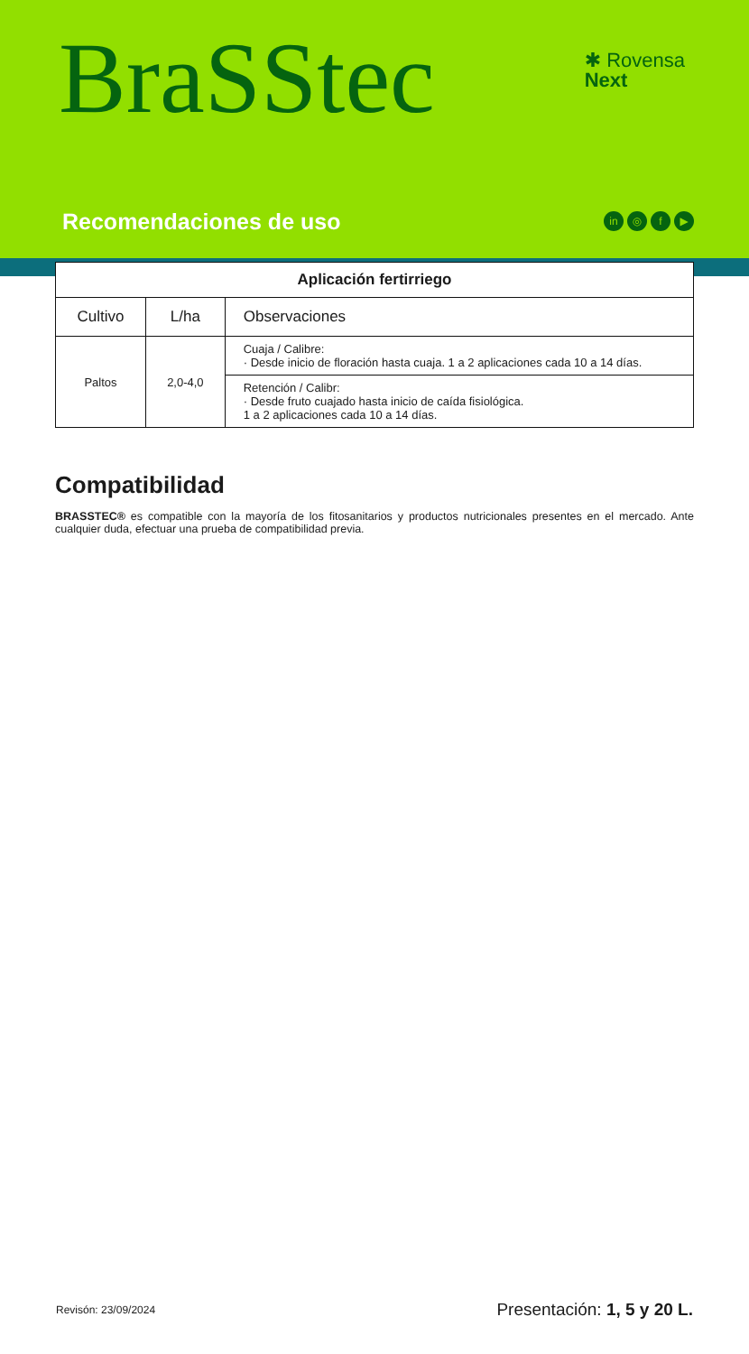BraSStec
✱ Rovensa
Next
Recomendaciones de uso
in ◎ f ▶
| Aplicación fertirriego | | |
| --- | --- | --- |
| Cultivo | L/ha | Observaciones |
| Paltos | 2,0-4,0 | Cuaja / Calibre: · Desde inicio de floración hasta cuaja. 1 a 2 aplicaciones cada 10 a 14 días. |
| | | Retención / Calibr: · Desde fruto cuajado hasta inicio de caída fisiológica. 1 a 2 aplicaciones cada 10 a 14 días. |
Compatibilidad
BRASSTEC® es compatible con la mayoría de los fitosanitarios y productos nutricionales presentes en el mercado. Ante cualquier duda, efectuar una prueba de compatibilidad previa.
Revisón: 23/09/2024 Presentación: 1, 5 y 20 L.